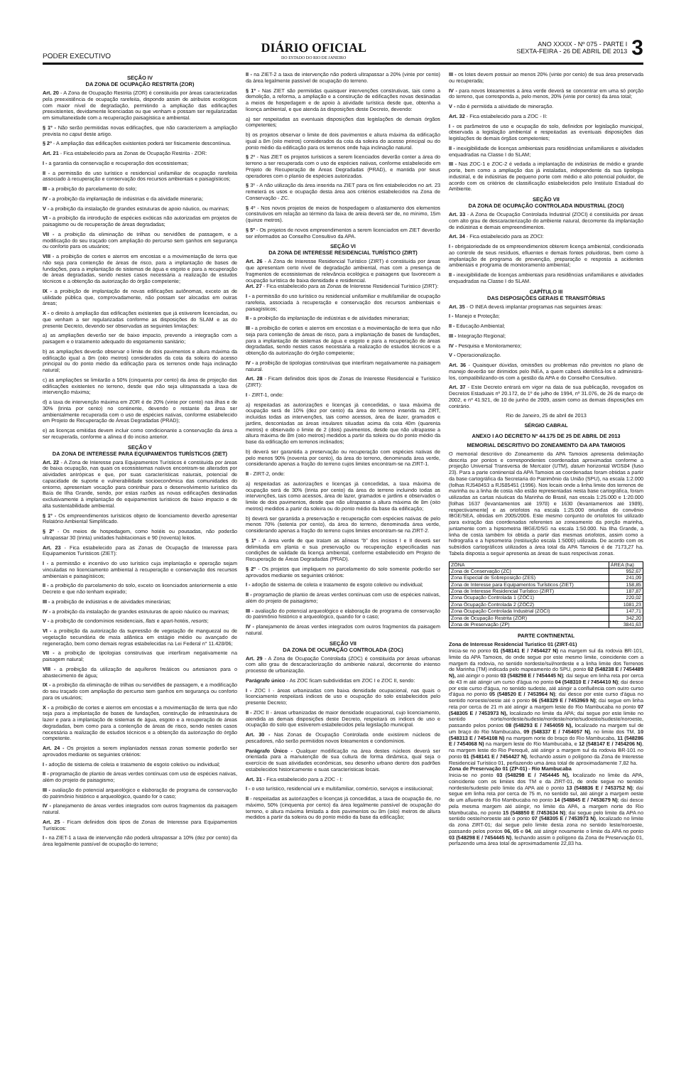PODER EXECUTIVO
DIÁRIO OFICIAL
DO ESTADO DO RIO DE JANEIRO
ANO XXXIX - Nº 075 - PARTE I
SEXTA-FEIRA - 26 DE ABRIL DE 2013
3
SEÇÃO IV
DA ZONA DE OCUPAÇÃO RESTRITA (ZOR)
Art. 20 - A Zona de Ocupação Restrita (ZOR) é constituída por áreas caracterizadas pela preexistência de ocupação rarefeita, dispondo assim de atributos ecológicos com maior nível de degradação, permitindo a ampliação das edificações preexistentes, devidamente licenciadas ou que venham e possam ser regularizadas em simultaneidade com a recuperação paisagística e ambiental.
§ 1º - Não serão permitidas novas edificações, que não caracterizem a ampliação prevista no caput deste artigo.
§ 2º - A ampliação das edificações existentes poderá ser fisicamente descontínua.
Art. 21 - Fica estabelecido para as Zonas de Ocupação Restrita - ZOR:
I - a garantia da conservação e recuperação dos ecossistemas;
II - a permissão do uso turístico e residencial unifamiliar de ocupação rarefeita associado à recuperação e conservação dos recursos ambientais e paisagísticos;
III - a proibição do parcelamento do solo;
IV - a proibição da implantação de indústrias e da atividade mineraria;
V - a proibição da instalação de grandes estruturas de apoio náutico, ou marinas;
VI - a proibição da introdução de espécies exóticas não autorizadas em projetos de paisagismo ou de recuperação de áreas degradadas;
VII - a proibição da eliminação de trilhas ou servidões de passagem, e a modificação do seu traçado com ampliação do percurso sem ganhos em segurança ou conforto para os usuários;
VIII - a proibição de cortes e aterros em encostas e a movimentação de terra que não seja para contenção de áreas de risco, para a implantação de bases de fundações, para a implantação de sistemas de água e esgoto e para a recuperação de áreas degradadas, sendo nestes casos necessária a realização de estudos técnicos e a obtenção da autorização do órgão competente;
IX - a proibição de implantação de novas edificações autônomas, exceto as de utilidade pública que, comprovadamente, não possam ser alocadas em outras áreas;
X - o direito à ampliação das edificações existentes que já estiverem licenciadas, ou que venham a ser regularizadas conforme as disposições do SLAM e as do presente Decreto, devendo ser observadas as seguintes limitações:
a) as ampliações deverão ser de baixo impacto, prevendo a integração com a paisagem e o tratamento adequado do esgotamento sanitário;
b) as ampliações deverão observar o limite de dois pavimentos e altura máxima da edificação igual a 8m (oito metros) considerados da cota da soleira do acesso principal ou do ponto médio da edificação para os terrenos onde haja inclinação natural;
c) as ampliações se limitarão a 50% (cinquenta por cento) da área de projeção das edificações existentes no terreno, desde que não seja ultrapassada a taxa de intervenção máxima;
d) a taxa de intervenção máxima em ZOR é de 20% (vinte por cento) nas ilhas e de 30% (trinta por cento) no continente, devendo o restante da área ser ambientalmente recuperada com o uso de espécies nativas, conforme estabelecido em Projeto de Recuperação de Áreas Degradadas (PRAD);
e) as licenças emitidas devem incluir como condicionante a conservação da área a ser recuperada, conforme a alínea d do inciso anterior.
SEÇÃO V
DA ZONA DE INTERESSE PARA EQUIPAMENTOS TURÍSTICOS (ZIET)
Art. 22 - A Zona de Interesse para Equipamentos Turísticos é constituída por áreas de baixa ocupação, nas quais os ecossistemas nativos encontram-se alterados por atividades antrópicas e que, por suas características naturais, potencial de capacidade de suporte e vulnerabilidade socioeconômica das comunidades do entorno, apresentam vocação para contribuir para o desenvolvimento turístico da Baía de Ilha Grande, sendo, por estas razões as novas edificações destinadas exclusivamente à implantação de equipamentos turísticos de baixo impacto e de alta sustentabilidade ambiental.
§ 1º - Os empreendimentos turísticos objeto de licenciamento deverão apresentar Relatório Ambiental Simplificado.
§ 2º - Os meios de hospedagem, como hotéis ou pousadas, não poderão ultrapassar 30 (trinta) unidades habitacionais e 90 (noventa) leitos.
Art. 23 - Fica estabelecido para as Zonas de Ocupação de Interesse para Equipamentos Turísticos (ZIET):
I - a permissão e incentivo do uso turístico cuja implantação e operação sejam vinculadas no licenciamento ambiental à recuperação e conservação dos recursos ambientais e paisagísticos;
II - a proibição do parcelamento do solo, exceto os licenciados anteriormente a este Decreto e que não tenham expirado;
III - a proibição de indústrias e de atividades minerárias;
IV - a proibição da instalação de grandes estruturas de apoio náutico ou marinas;
V - a proibição de condomínios residenciais, flats e apart-hotéis, resorts;
VI - a proibição da autorização da supressão de vegetação de manguezal ou de vegetação secundária de mata atlântica em estágio médio ou avançado de regeneração, bem como demais regras estabelecidas na Lei Federal n° 11.428/06;
VII - a proibição de tipologias construtivas que interfiram negativamente na paisagem natural;
VIII - a proibição da utilização de aquíferos freáticos ou artesianos para o abastecimento de água;
IX - a proibição da eliminação de trilhas ou servidões de passagem, e a modificação do seu traçado com ampliação do percurso sem ganhos em segurança ou conforto para os usuários;
X - a proibição de cortes e aterros em encostas e a movimentação de terra que não seja para a implantação de bases de fundações, construção de infraestrutura de lazer e para a implantação de sistemas de água, esgoto e a recuperação de áreas degradadas, bem como para a contenção de áreas de risco, sendo nestes casos necessária a realização de estudos técnicos e a obtenção da autorização do órgão competente.
Art. 24 - Os projetos a serem implantados nessas zonas somente poderão ser aprovados mediante os seguintes critérios:
I - adoção de sistema de coleta e tratamento de esgoto coletivo ou individual;
II - programação de plantio de áreas verdes contínuas com uso de espécies nativas, além do projeto de paisagismo;
III - avaliação do potencial arqueológico e elaboração de programa de conservação do patrimônio histórico e arqueológico, quando for o caso;
IV - planejamento de áreas verdes integrados com outros fragmentos da paisagem natural.
Art. 25 - Ficam definidos dois tipos de Zonas de Interesse para Equipamentos Turísticos:
I - na ZIET-1 a taxa de intervenção não poderá ultrapassar a 10% (dez por cento) da área legalmente passível de ocupação do terreno;
II - na ZIET-2 a taxa de intervenção não poderá ultrapassar a 20% (vinte por cento) da área legalmente passível de ocupação do terreno.
§ 1º - Nas ZIET são permitidas quaisquer intervenções construtivas, tais como a demolição, a reforma, a ampliação e a construção de edificações novas destinadas a meios de hospedagem e de apoio à atividade turística desde que, obtenha a licença ambiental, e que atenda às disposições deste Decreto, devendo:
a) ser respeitadas as eventuais disposições das legislações de demais órgãos competentes;
b) os projetos observar o limite de dois pavimentos e altura máxima da edificação igual a 8m (oito metros) considerados da cota da soleira do acesso principal ou do ponto médio da edificação para os terrenos onde haja inclinação natural.
§ 2º - Nas ZIET os projetos turísticos a serem licenciados deverão conter a área do terreno a ser recuperada com o uso de espécies nativas, conforme estabelecido em Projeto de Recuperação de Áreas Degradadas (PRAD), e mantida por seus operadores com o plantio de espécies autorizadas.
§ 3º - A não utilização da área inserida na ZIET para os fins estabelecidos no art. 23 remeterá os usos e ocupação desta área aos critérios estabelecidos na Zona de Conservação - ZC.
§ 4º - Nos novos projetos de meios de hospedagem o afastamento dos elementos construtivos em relação ao término da faixa de areia deverá ser de, no mínimo, 15m (quinze metros).
§ 5º - Os projetos de novos empreendimentos a serem licenciados em ZIET deverão ser informados ao Conselho Consultivo da APA.
SEÇÃO VI
DA ZONA DE INTERESSE RESIDENCIAL TURÍSTICO (ZIRT)
Art. 26 - A Zona de Interesse Residencial Turístico (ZIRT) é constituída por áreas que apresentam certo nível de degradação ambiental, mas com a presença de fragmentos de ecossistemas de relevância ecológica e paisagens que favorecem a ocupação turística de baixa densidade e residencial.
Art. 27 - Fica estabelecido para as Zonas de Interesse Residencial Turístico (ZIRT):
I - a permissão do uso turístico ou residencial unifamiliar e multifamiliar de ocupação rarefeita, associada à recuperação e conservação dos recursos ambientais e paisagísticos;
II - a proibição da implantação de indústrias e de atividades minerarias;
III - a proibição de cortes e aterros em encostas e a movimentação de terra que não seja para contenção de áreas de risco, para a implantação de bases de fundações, para a implantação de sistemas de água e esgoto e para a recuperação de áreas degradadas, sendo nestes casos necessária a realização de estudos técnicos e a obtenção da autorização do órgão competente;
IV - a proibição de tipologias construtivas que interfiram negativamente na paisagem natural.
Art. 28 - Ficam definidos dois tipos de Zonas de Interesse Residencial e Turístico (ZIRT):
I - ZIRT-1, onde:
a) respeitadas as autorizações e licenças já concedidas, o taxa máxima de ocupação será de 10% (dez por cento) da área do terreno inserida na ZIRT, incluídas todas as intervenções, tais como acessos, área de lazer, gramados e jardins, descontadas as áreas insulares situadas acima da cota 40m (quarenta metros) e observado o limite de 2 (dois) pavimentos, desde que não ultrapasse a altura máxima de 8m (oito metros) medidos a partir da soleira ou do ponto médio da base da edificação em terrenos inclinados;
b) deverá ser garantida a preservação ou recuperação com espécies nativas de pelo menos 90% (noventa por cento), da área do terreno, denominada área verde, considerando apenas a fração do terreno cujos limites encontram-se na ZIRT-1.
II - ZIRT-2, onde:
a) respeitadas as autorizações e licenças já concedidas, a taxa máxima de ocupação será de 30% (trinta por cento) da área do terreno incluindo todas as intervenções, tais como acessos, área de lazer, gramados e jardins e observados o limite de dois pavimentos, desde que não ultrapasse a altura máxima de 8m (oito metros) medidos a partir da soleira ou do ponto médio da base da edificação;
b) deverá ser garantida a preservação e recuperação com espécies nativas de pelo menos 70% (setenta por cento), da área do terreno, denominada área verde, considerando apenas a fração do terreno cujos limites encontram-se na ZIRT-2.
§ 1º - A área verde de que tratam as alíneas “b” dos incisos I e II deverá ser delimitada em planta e sua preservação ou recuperação especificadas nas condições de validade da licença ambiental, conforme estabelecido em Projeto de Recuperação de Áreas Degradadas (PRAD).
§ 2º - Os projetos que impliquem no parcelamento do solo somente poderão ser aprovados mediante os seguintes critérios:
I - adoção de sistema de coleta e tratamento de esgoto coletivo ou individual;
II - programação de plantio de áreas verdes contínuas com uso de espécies nativas, além do projeto de paisagismo;
III - avaliação do potencial arqueológico e elaboração de programa de conservação do patrimônio histórico e arqueológico, quando for o caso;
IV - planejamento de áreas verdes integrados com outros fragmentos da paisagem natural.
SEÇÃO VII
DA ZONA DE OCUPAÇÃO CONTROLADA (ZOC)
Art. 29 - A Zona de Ocupação Controlada (ZOC) é constituída por áreas urbanas com alto grau de descaracterização do ambiente natural, decorrente do intenso processo de urbanização.
Parágrafo único - As ZOC ficam subdivididas em ZOC I e ZOC II, sendo:
I - ZOC I - áreas urbanizadas com baixa densidade ocupacional, nas quais o licenciamento respeitará índices de uso e ocupação do solo estabelecidos pelo presente Decreto;
II - ZOC II - áreas urbanizadas de maior densidade ocupacional, cujo licenciamento, atendida as demais disposições deste Decreto, respeitará os índices de uso e ocupação do solo que estiverem estabelecidos pela legislação municipal.
Art. 30 - Nas Zonas de Ocupação Controlada onde existirem núcleos de pescadores, não serão permitidos novos loteamentos e condomínios.
Parágrafo Único - Qualquer modificação na área destes núcleos deverá ser orientada para a manutenção de sua cultura de forma dinâmica, qual seja o exercício de suas atividades econômicas, seu desenho urbano dentro dos padrões estabelecidos historicamente e suas características locais.
Art. 31 - Fica estabelecido para a ZOC - I:
I - o uso turístico, residencial uni e multifamiliar, comércio, serviços e institucional;
II - respeitadas as autorizações e licenças já concedidas, a taxa de ocupação de, no máximo, 50% (cinquenta por cento) da área legalmente passível de ocupação do terreno, e altura máxima limitada a dois pavimentos ou 8m (oito) metros de altura medidos a partir da soleira ou do ponto médio da base da edificação;
III - os lotes devem possuir ao menos 20% (vinte por cento) de sua área preservada ou recuperada;
IV - para novos loteamentos a área verde deverá se concentrar em uma só porção do terreno, que corresponda a, pelo menos, 20% (vinte por cento) da área total;
V - não é permitida a atividade de mineração.
Art. 32 - Fica estabelecido para a ZOC - II:
I - os parâmetros de uso e ocupação do solo, definidos por legislação municipal, observada a legislação ambiental e respeitadas as eventuais disposições das legislações de demais órgãos competentes;
II - inexigibilidade de licenças ambientais para residências unifamiliares e atividades enquadradas na Classe I do SLAM;
III - Nas ZOC-1 e ZOC-2 é vedada a implantação de indústrias de médio e grande porte, bem como a ampliação das já instaladas, independente da sua tipologia industrial, e de indústrias de pequeno porte com médio e alto potencial poluidor, de acordo com os critérios de classificação estabelecidos pelo Instituto Estadual do Ambiente.
SEÇÃO VII
DA ZONA DE OCUPAÇÃO CONTROLADA INDUSTRIAL (ZOCI)
Art. 33 - A Zona de Ocupação Controlada Industrial (ZOCI) é constituída por áreas com alto grau de descaracterização do ambiente natural, decorrente da implantação de indústrias e demais empreendimentos.
Art. 34 - Fica estabelecido para as ZOCI:
I - obrigatoriedade de os empreendimentos obterem licença ambiental, condicionada ao controle de seus resíduos, efluentes e demais fontes poluidoras, bem como à implantação de programa de prevenção, preparação e resposta a acidentes ambientais e programa de monitoramento ambiental;
II - inexigibilidade de licenças ambientais para residências unifamiliares e atividades enquadradas na Classe I do SLAM.
CAPÍTULO III
DAS DISPOSIÇÕES GERAIS E TRANSITÓRIAS
Art. 35 - O INEA deverá implantar programas nas seguintes áreas:
I - Manejo e Proteção;
II - Educação Ambiental;
III - Integração Regional;
IV - Pesquisa e Monitoramento;
V - Operacionalização.
Art. 36 - Quaisquer dúvidas, omissões ou problemas não previstos no plano de manejo deverão ser dirimidos pelo INEA, a quem caberá identificá-los e administrá-los, compatibilizando-os com a gestão da APA e do Conselho Consultivo.
Art. 37 - Este Decreto entrará em vigor na data de sua publicação, revogados os Decretos Estaduais nº 20.172, de 1º de julho de 1994, nº 31.076, de 26 de março de 2002, e nº 41.921, de 10 de junho de 2009, assim como as demais disposições em contrário.
Rio de Janeiro, 25 de abril de 2013
SÉRGIO CABRAL
ANEXO I AO DECRETO Nº 44.175 DE 25 DE ABRIL DE 2013
MEMORIAL DESCRITIVO DO ZONEAMENTO DA APA TAMOIOS
O memorial descritivo do Zoneamento da APA Tamoios apresenta delimitação descrita por pontos e correspondentes coordenadas aproximadas conforme a projeção Universal Transversa de Mercator (UTM), datum horizontal WGS84 (fuso 23). Para a parte continental da APA Tamoios as coordenadas foram obtidas a partir da base cartográfica da Secretaria do Patrimônio da União (SPU), na escala 1:2.000 (folhas RJ548453 a RJ585451 (1996). Nos locais onde a linha limite dos terrenos de marinha ou a linha de costa não estão representadas nesta base cartográfica, foram utilizadas as cartas náuticas da Marinha do Brasil, nas escala 1:25.000 e 1:20.000 [folhas 1637 (levantamentos até 1978) e 1630 (levantamentos até 1989), respectivamente] e as ortofotos na escala 1:25.000 oriundas do convênio IBGE/SEA, obtidas em 2005/2006. Este mesmo conjunto de ortofotos foi utilizado para extração das coordenadas referentes ao zoneamento da porção marinha, juntamente com a hipsometria IBGE/DSG na escala 1:50.000. Na Ilha Grande, a linha de costa também foi obtida a partir das mesmas ortofotos, assim como a hidrografia e a hipsometria (restituição escala 1:5000) utilizada. De acordo com os subsídios cartográficos utilizados a área total da APA Tamoios é de 7173,27 ha. Tabela disposta a seguir apresenta as áreas de suas respectivas zonas.
| ZONA | ÁREA (ha) |
| --- | --- |
| Zona de Conservação (ZC) | 952,67 |
| Zona Especial de Sobreposição (ZES) | 241,09 |
| Zona de Interesse para Equipamentos Turísticos (ZIET) | 158,85 |
| Zona de Interesse Residencial Turístico (ZIRT) | 187,87 |
| Zona Ocupação Controlada 1 (ZOC1) | 220,02 |
| Zona Ocupação Controlada 2 (ZOC2) | 1081,23 |
| Zona Ocupação Controlada Industrial (ZOCI) | 147,71 |
| Zona de Ocupação Restrita (ZOR) | 342,20 |
| Zona de Preservação (ZP) | 3841,63 |
PARTE CONTINENTAL
Zona de Interesse Residencial Turístico 01 (ZIRT-01)
Inicia-se no ponto 01 (548141 E / 7454427 N) na margem sul da rodovia BR-101, limite da APA Tamoios, de onde segue por este mesmo limite, coincidente com a margem da rodovia, no sentido nordeste/sul/nordeste e a linha limite dos Terrenos de Marinha (TM) indicada pelo mapeamento do SPU, ponto 02 (548238 E / 7454489 N), até atingir o ponto 03 (548298 E / 7454445 N); daí segue em linha reta por cerca de 43 m até atingir um curso d'água no ponto 04 (548310 E / 7454410 N); daí desce por este curso d'água, no sentido sudeste, até atingir a confluência com outro curso d'água no ponto 05 (548520 E / 7453964 N); daí desce por este curso d'água no sentido noroeste/oeste até o ponto 06 (548329 E / 7453969 N); daí segue em linha reta por cerca de 21 m até atingir a margem leste do Rio Mambucaba no ponto 07 (548305 E / 7453973 N), localizado no limite da APA; daí segue por este limite no sentido norte/nordeste/sudeste/nordeste/norte/sudoeste/sudeste/noroeste, passando pelos pontos 08 (548293 E / 7454059 N), localizado na margem sul de um braço do Rio Mambucaba, 09 (548337 E / 7454057 N), no limite dos TM, 10 (548313 E / 7454108 N) na margem norte do braço do Rio Mambucaba, 11 (548286 E / 7454068 N) na margem leste do Rio Mambucaba, e 12 (548147 E / 7454206 N), na margem leste do Rio Perequê, até atingir a margem sul da rodovia BR-101 no ponto 01 (548141 E / 7454427 N), fechando assim o polígono da Zona de Interesse Residencial Turístico 01, perfazendo uma área total de aproximadamente 7,82 ha.
Zona de Preservação 01 (ZP-01) - Rio Mambucaba
Inicia-se no ponto 03 (548298 E / 7454445 N), localizado no limite da APA, coincidente com os limites dos TM e da ZIRT-01, de onde segue no sentido nordeste/sudeste pelo limite da APA até o ponto 13 (548836 E / 7453752 N); daí segue em linha reta por cerca de 75 m, no sentido sul, até atingir a margem oeste de um afluente do Rio Mambucaba no ponto 14 (548845 E / 7453679 N); daí desce pela mesma margem até atingir, no limite da APA, a margem norte do Rio Mambucaba, no ponto 15 (548850 E /7453634 N); daí segue pelo limite da APA no sentido oeste/noroeste até o ponto 07 (548305 E / 7453973 N), localizado no limite da zona ZIRT-01; daí segue pelo limite desta zona no sentido leste/noroeste, passando pelos pontos 06, 05 e 04, até atingir novamente o limite da APA no ponto 03 (548298 E / 7454445 N), fechando assim o polígono da Zona de Preservação 01, perfazendo uma área total de aproximadamente 22,83 ha.